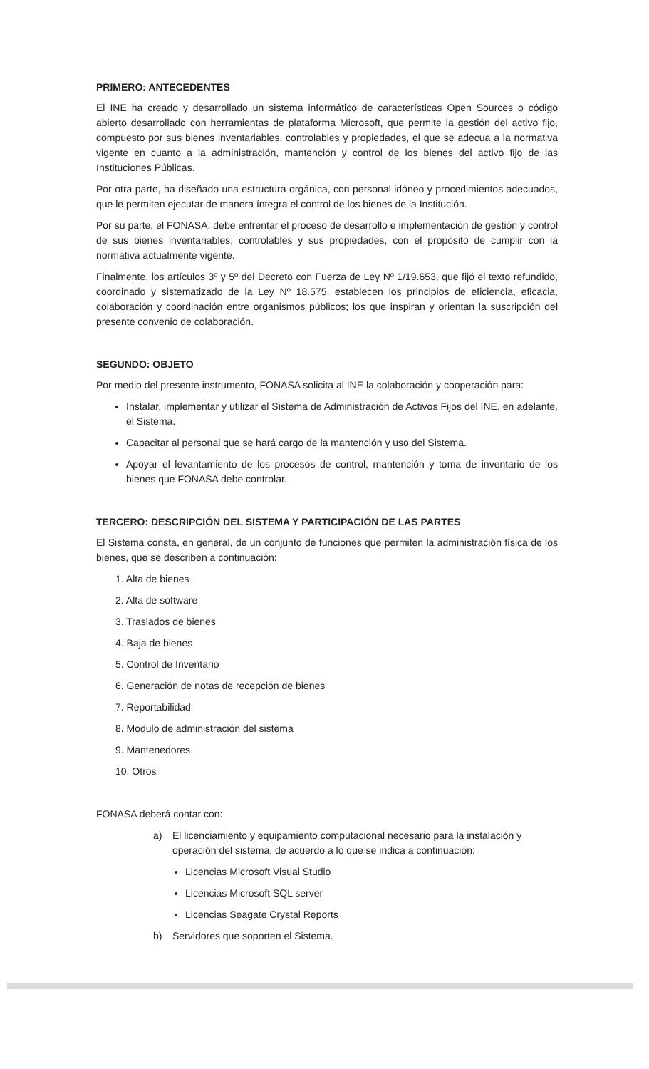PRIMERO: ANTECEDENTES
El INE ha creado y desarrollado un sistema informático de características Open Sources o código abierto desarrollado con herramientas de plataforma Microsoft, que permite la gestión del activo fijo, compuesto por sus bienes inventariables, controlables y propiedades, el que se adecua a la normativa vigente en cuanto a la administración, mantención y control de los bienes del activo fijo de las Instituciones Públicas.
Por otra parte, ha diseñado una estructura orgánica, con personal idóneo y procedimientos adecuados, que le permiten ejecutar de manera íntegra el control de los bienes de la Institución.
Por su parte, el FONASA, debe enfrentar el proceso de desarrollo e implementación de gestión y control de sus bienes inventariables, controlables y sus propiedades, con el propósito de cumplir con la normativa actualmente vigente.
Finalmente, los artículos 3º y 5º del Decreto con Fuerza de Ley Nº 1/19.653, que fijó el texto refundido, coordinado y sistematizado de la Ley Nº 18.575, establecen los principios de eficiencia, eficacia, colaboración y coordinación entre organismos públicos; los que inspiran y orientan la suscripción del presente convenio de colaboración.
SEGUNDO: OBJETO
Por medio del presente instrumento, FONASA solicita al INE la colaboración y cooperación para:
Instalar, implementar y utilizar el Sistema de Administración de Activos Fijos del INE, en adelante, el Sistema.
Capacitar al personal que se hará cargo de la mantención y uso del Sistema.
Apoyar el levantamiento de los procesos de control, mantención y toma de inventario de los bienes que FONASA debe controlar.
TERCERO: DESCRIPCIÓN DEL SISTEMA Y PARTICIPACIÓN DE LAS PARTES
El Sistema consta, en general, de un conjunto de funciones que permiten la administración física de los bienes, que se describen a continuación:
1. Alta de bienes
2. Alta de software
3. Traslados de bienes
4. Baja de bienes
5. Control de Inventario
6. Generación de notas de recepción de bienes
7. Reportabilidad
8. Modulo de administración del sistema
9. Mantenedores
10. Otros
FONASA deberá contar con:
a) El licenciamiento y equipamiento computacional necesario para la instalación y operación del sistema, de acuerdo a lo que se indica a continuación:
Licencias Microsoft Visual Studio
Licencias Microsoft SQL server
Licencias Seagate Crystal Reports
b) Servidores que soporten el Sistema.